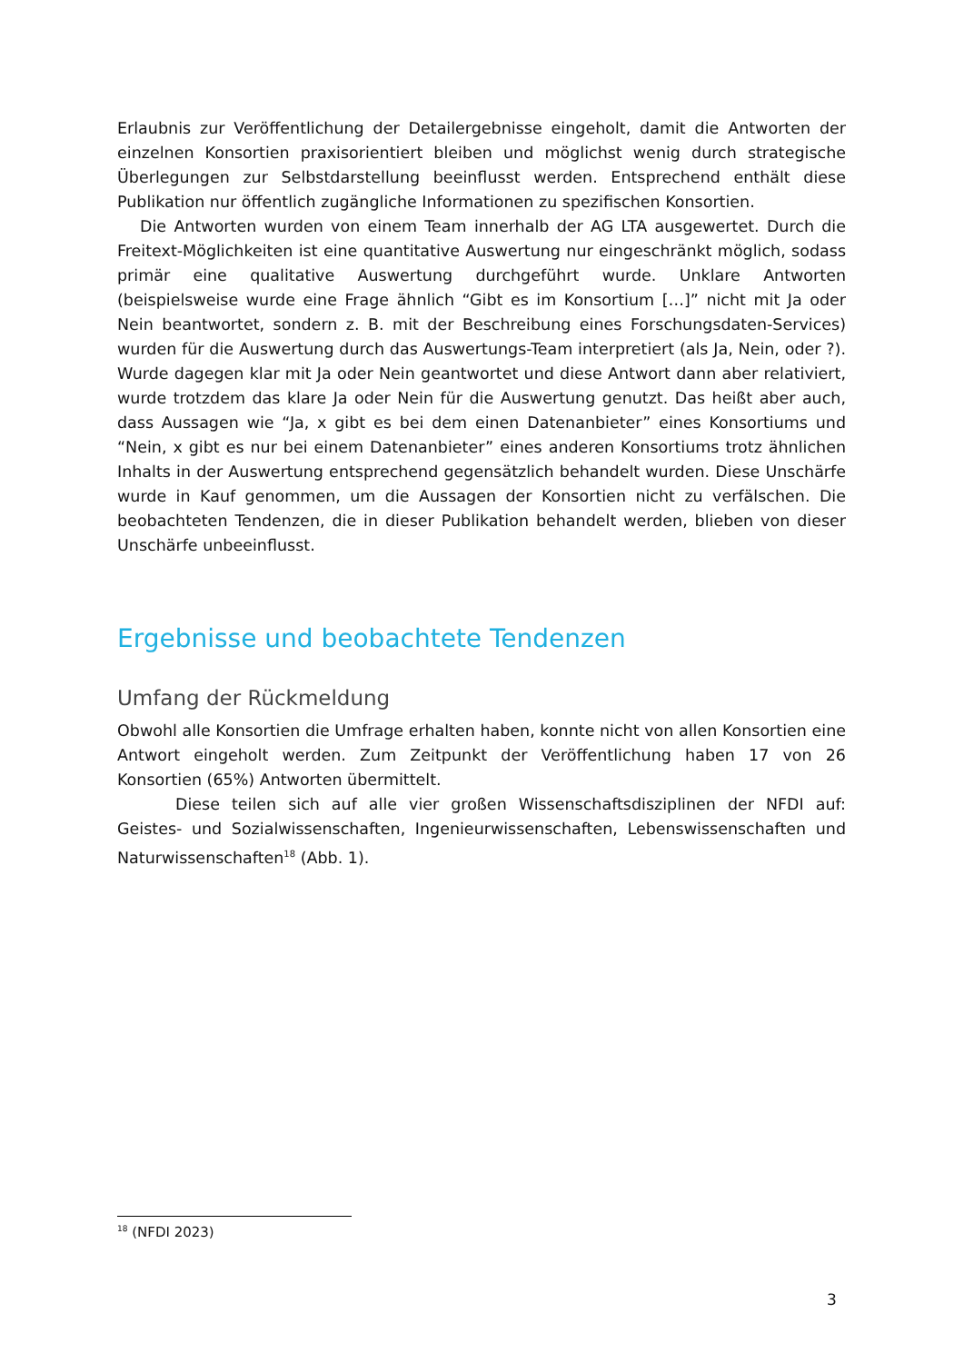Erlaubnis zur Veröffentlichung der Detailergebnisse eingeholt, damit die Antworten der einzelnen Konsortien praxisorientiert bleiben und möglichst wenig durch strategische Überlegungen zur Selbstdarstellung beeinflusst werden. Entsprechend enthält diese Publikation nur öffentlich zugängliche Informationen zu spezifischen Konsortien.
Die Antworten wurden von einem Team innerhalb der AG LTA ausgewertet. Durch die Freitext-Möglichkeiten ist eine quantitative Auswertung nur eingeschränkt möglich, sodass primär eine qualitative Auswertung durchgeführt wurde. Unklare Antworten (beispielsweise wurde eine Frage ähnlich “Gibt es im Konsortium […]” nicht mit Ja oder Nein beantwortet, sondern z. B. mit der Beschreibung eines Forschungsdaten-Services) wurden für die Auswertung durch das Auswertungs-Team interpretiert (als Ja, Nein, oder ?). Wurde dagegen klar mit Ja oder Nein geantwortet und diese Antwort dann aber relativiert, wurde trotzdem das klare Ja oder Nein für die Auswertung genutzt. Das heißt aber auch, dass Aussagen wie “Ja, x gibt es bei dem einen Datenanbieter” eines Konsortiums und “Nein, x gibt es nur bei einem Datenanbieter” eines anderen Konsortiums trotz ähnlichen Inhalts in der Auswertung entsprechend gegensätzlich behandelt wurden. Diese Unschärfe wurde in Kauf genommen, um die Aussagen der Konsortien nicht zu verfälschen. Die beobachteten Tendenzen, die in dieser Publikation behandelt werden, blieben von dieser Unschärfe unbeeinflusst.
Ergebnisse und beobachtete Tendenzen
Umfang der Rückmeldung
Obwohl alle Konsortien die Umfrage erhalten haben, konnte nicht von allen Konsortien eine Antwort eingeholt werden. Zum Zeitpunkt der Veröffentlichung haben 17 von 26 Konsortien (65%) Antworten übermittelt.
Diese teilen sich auf alle vier großen Wissenschaftsdisziplinen der NFDI auf: Geistes- und Sozialwissenschaften, Ingenieurwissenschaften, Lebenswissenschaften und Naturwissenschaften<sup>18</sup> (Abb. 1).
<sup>18</sup> (NFDI 2023)
3